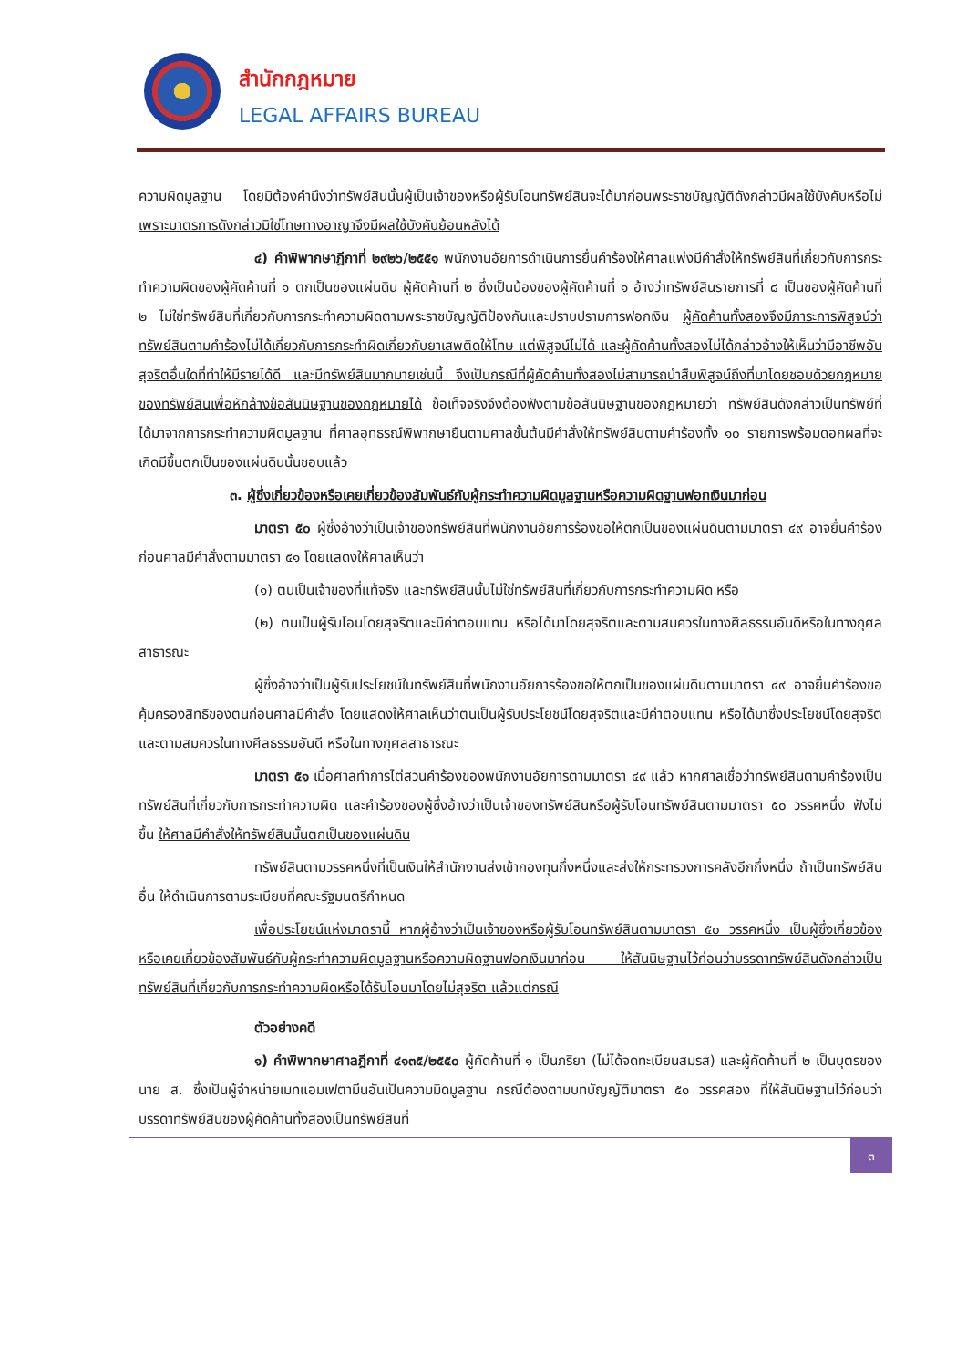สำนักกฎหมาย
LEGAL AFFAIRS BUREAU
ความผิดมูลฐาน โดยมิต้องคำนึงว่าทรัพย์สินนั้นผู้เป็นเจ้าของหรือผู้รับโอนทรัพย์สินจะได้มาก่อนพระราชบัญญัติดังกล่าวมีผลใช้บังคับหรือไม่ เพราะมาตรการดังกล่าวมิใช่โทษทางอาญาจึงมีผลใช้บังคับย้อนหลังได้
๔) คำพิพากษาฎีกาที่ ๒๙๒๖/๒๕๕๑ พนักงานอัยการดำเนินการยื่นคำร้องให้ศาลแพ่งมีคำสั่งให้ทรัพย์สินที่เกี่ยวกับการกระทำความผิดของผู้คัดค้านที่ ๑ ตกเป็นของแผ่นดิน ผู้คัดค้านที่ ๒ ซึ่งเป็นน้องของผู้คัดค้านที่ ๑ อ้างว่าทรัพย์สินรายการที่ ๘ เป็นของผู้คัดค้านที่ ๒ ไม่ใช่ทรัพย์สินที่เกี่ยวกับการกระทำความผิดตามพระราชบัญญัติป้องกันและปราบปรามการฟอกเงิน ผู้คัดค้านทั้งสองจึงมีภาระการพิสูจน์ว่าทรัพย์สินตามคำร้องไม่ได้เกี่ยวกับการกระทำผิดเกี่ยวกับยาเสพติดให้โทษ แต่พิสูจน์ไม่ได้ และผู้คัดค้านทั้งสองไม่ได้กล่าวอ้างให้เห็นว่ามีอาชีพอันสุจริตอื่นใดที่ทำให้มีรายได้ดี และมีทรัพย์สินมากมายเช่นนี้ จึงเป็นกรณีที่ผู้คัดค้านทั้งสองไม่สามารถนำสืบพิสูจน์ถึงที่มาโดยชอบด้วยกฎหมายของทรัพย์สินเพื่อหักล้างข้อสันนิษฐานของกฎหมายได้ ข้อเท็จจริงจึงต้องฟังตามข้อสันนิษฐานของกฎหมายว่า ทรัพย์สินดังกล่าวเป็นทรัพย์ที่ได้มาจากการกระทำความผิดมูลฐาน ที่ศาลอุทธรณ์พิพากษายืนตามศาลชั้นต้นมีคำสั่งให้ทรัพย์สินตามคำร้องทั้ง ๑๐ รายการพร้อมดอกผลที่จะเกิดมีขึ้นตกเป็นของแผ่นดินนั้นชอบแล้ว
๓. ผู้ซึ่งเกี่ยวข้องหรือเคยเกี่ยวข้องสัมพันธ์กับผู้กระทำความผิดมูลฐานหรือความผิดฐานฟอกเงินมาก่อน
มาตรา ๕๐ ผู้ซึ่งอ้างว่าเป็นเจ้าของทรัพย์สินที่พนักงานอัยการร้องขอให้ตกเป็นของแผ่นดินตามมาตรา ๔๙ อาจยื่นคำร้องก่อนศาลมีคำสั่งตามมาตรา ๕๑ โดยแสดงให้ศาลเห็นว่า
(๑) ตนเป็นเจ้าของที่แท้จริง และทรัพย์สินนั้นไม่ใช่ทรัพย์สินที่เกี่ยวกับการกระทำความผิด หรือ
(๒) ตนเป็นผู้รับโอนโดยสุจริตและมีค่าตอบแทน หรือได้มาโดยสุจริตและตามสมควรในทางศีลธรรมอันดีหรือในทางกุศลสาธารณะ
ผู้ซึ่งอ้างว่าเป็นผู้รับประโยชน์ในทรัพย์สินที่พนักงานอัยการร้องขอให้ตกเป็นของแผ่นดินตามมาตรา ๔๙ อาจยื่นคำร้องขอคุ้มครองสิทธิของตนก่อนศาลมีคำสั่ง โดยแสดงให้ศาลเห็นว่าตนเป็นผู้รับประโยชน์โดยสุจริตและมีค่าตอบแทน หรือได้มาซึ่งประโยชน์โดยสุจริตและตามสมควรในทางศีลธรรมอันดี หรือในทางกุศลสาธารณะ
มาตรา ๕๑ เมื่อศาลทำการไต่สวนคำร้องของพนักงานอัยการตามมาตรา ๔๙ แล้ว หากศาลเชื่อว่าทรัพย์สินตามคำร้องเป็นทรัพย์สินที่เกี่ยวกับการกระทำความผิด และคำร้องของผู้ซึ่งอ้างว่าเป็นเจ้าของทรัพย์สินหรือผู้รับโอนทรัพย์สินตามมาตรา ๕๐ วรรคหนึ่ง ฟังไม่ขึ้น ให้ศาลมีคำสั่งให้ทรัพย์สินนั้นตกเป็นของแผ่นดิน
ทรัพย์สินตามวรรคหนึ่งที่เป็นเงินให้สำนักงานส่งเข้ากองทุนกึ่งหนึ่งและส่งให้กระทรวงการคลังอีกกึ่งหนึ่ง ถ้าเป็นทรัพย์สินอื่น ให้ดำเนินการตามระเบียบที่คณะรัฐมนตรีกำหนด
เพื่อประโยชน์แห่งมาตรานี้ หากผู้อ้างว่าเป็นเจ้าของหรือผู้รับโอนทรัพย์สินตามมาตรา ๕๐ วรรคหนึ่ง เป็นผู้ซึ่งเกี่ยวข้องหรือเคยเกี่ยวข้องสัมพันธ์กับผู้กระทำความผิดมูลฐานหรือความผิดฐานฟอกเงินมาก่อน ให้สันนิษฐานไว้ก่อนว่าบรรดาทรัพย์สินดังกล่าวเป็นทรัพย์สินที่เกี่ยวกับการกระทำความผิดหรือได้รับโอนมาโดยไม่สุจริต แล้วแต่กรณี
ตัวอย่างคดี
๑) คำพิพากษาศาลฎีกาที่ ๔๑๓๕/๒๕๕๐ ผู้คัดค้านที่ ๑ เป็นภริยา (ไม่ได้จดทะเบียนสมรส) และผู้คัดค้านที่ ๒ เป็นบุตรของ นาย ส. ซึ่งเป็นผู้จำหน่ายเมทแอมเฟตามีนอันเป็นความมิดมูลฐาน กรณีต้องตามบทบัญญัติมาตรา ๕๑ วรรคสอง ที่ให้สันนิษฐานไว้ก่อนว่า บรรดาทรัพย์สินของผู้คัดค้านทั้งสองเป็นทรัพย์สินที่
๓